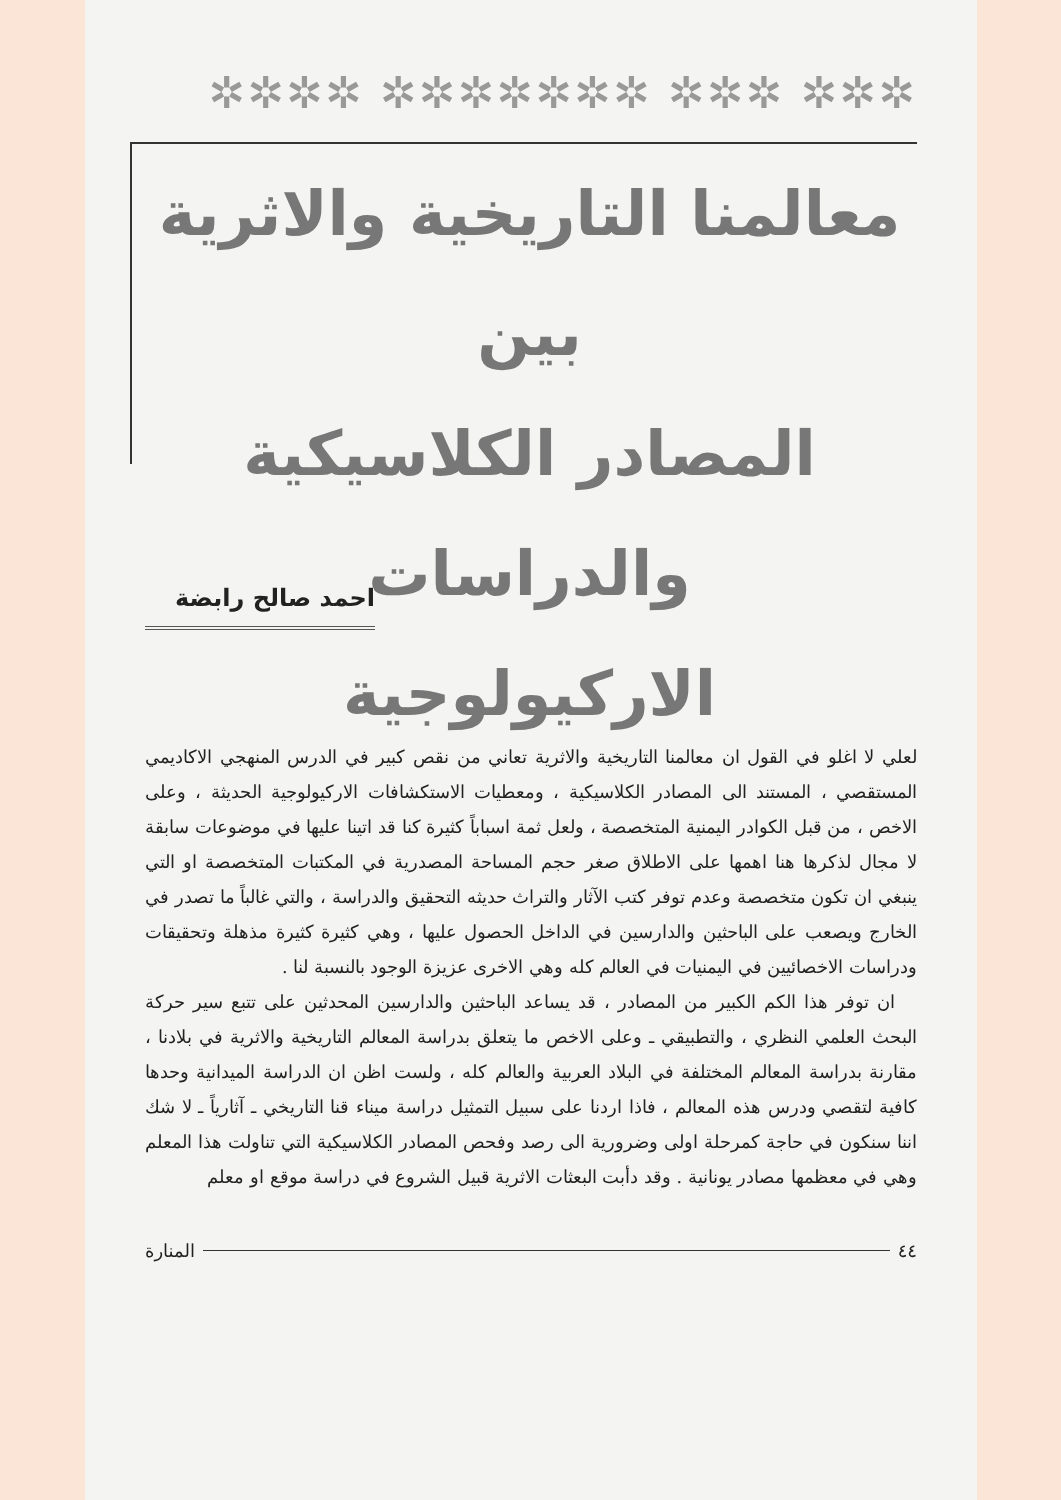✲✲✲ ✲✲✲ ✲✲✲✲✲✲✲ ✲✲✲✲
معالمنا التاريخية والاثرية بين
المصادر الكلاسيكية والدراسات
الاركيولوجية
احمد صالح رابضة
لعلي لا اغلو في القول ان معالمنا التاريخية والاثرية تعاني من نقص كبير في الدرس المنهجي الاكاديمي المستقصي ، المستند الى المصادر الكلاسيكية ، ومعطيات الاستكشافات الاركيولوجية الحديثة ، وعلى الاخص ، من قبل الكوادر اليمنية المتخصصة ، ولعل ثمة اسباباً كثيرة كنا قد اتينا عليها في موضوعات سابقة لا مجال لذكرها هنا اهمها على الاطلاق صغر حجم المساحة المصدرية في المكتبات المتخصصة او التي ينبغي ان تكون متخصصة وعدم توفر كتب الآثار والتراث حديثه التحقيق والدراسة ، والتي غالباً ما تصدر في الخارج ويصعب على الباحثين والدارسين في الداخل الحصول عليها ، وهي كثيرة كثيرة مذهلة وتحقيقات ودراسات الاخصائيين في اليمنيات في العالم كله وهي الاخرى عزيزة الوجود بالنسبة لنا .
ان توفر هذا الكم الكبير من المصادر ، قد يساعد الباحثين والدارسين المحدثين على تتبع سير حركة البحث العلمي النظري ، والتطبيقي ـ وعلى الاخص ما يتعلق بدراسة المعالم التاريخية والاثرية في بلادنا ، مقارنة بدراسة المعالم المختلفة في البلاد العربية والعالم كله ، ولست اظن ان الدراسة الميدانية وحدها كافية لتقصي ودرس هذه المعالم ، فاذا اردنا على سبيل التمثيل دراسة ميناء قنا التاريخي ـ آثارياً ـ لا شك اننا سنكون في حاجة كمرحلة اولى وضرورية الى رصد وفحص المصادر الكلاسيكية التي تناولت هذا المعلم وهي في معظمها مصادر يونانية . وقد دأبت البعثات الاثرية قبيل الشروع في دراسة موقع او معلم
٤٤ المنارة